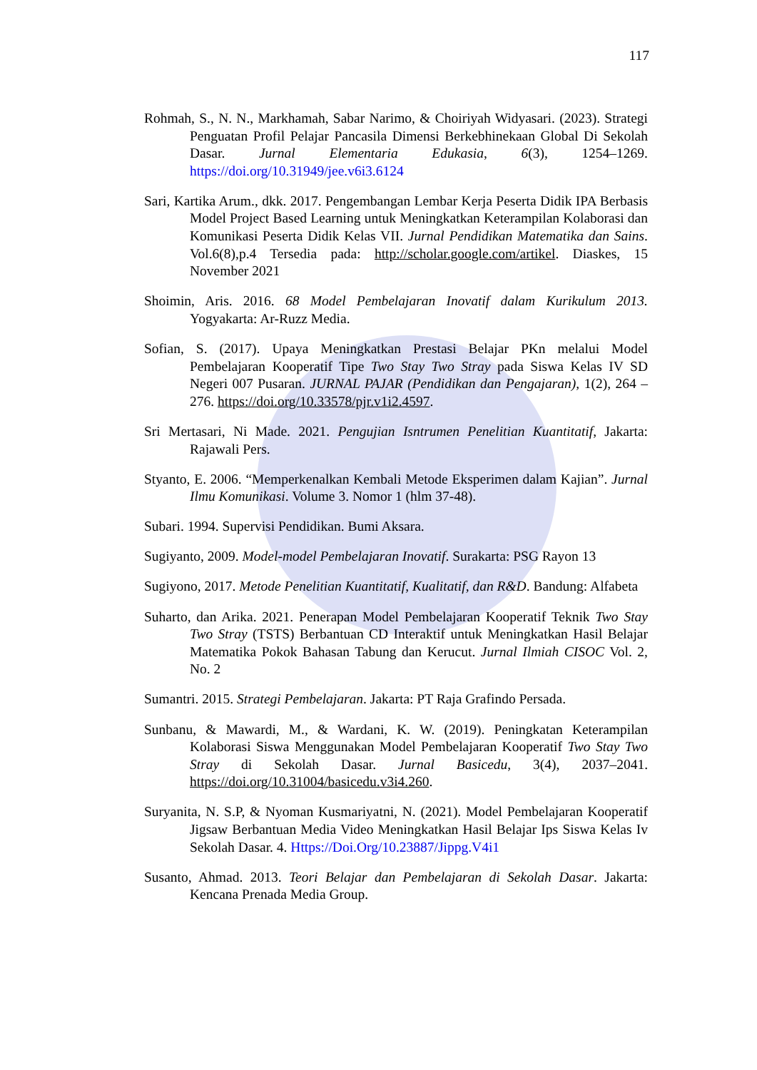117
Rohmah, S., N. N., Markhamah, Sabar Narimo, & Choiriyah Widyasari. (2023). Strategi Penguatan Profil Pelajar Pancasila Dimensi Berkebhinekaan Global Di Sekolah Dasar. Jurnal Elementaria Edukasia, 6(3), 1254–1269. https://doi.org/10.31949/jee.v6i3.6124
Sari, Kartika Arum., dkk. 2017. Pengembangan Lembar Kerja Peserta Didik IPA Berbasis Model Project Based Learning untuk Meningkatkan Keterampilan Kolaborasi dan Komunikasi Peserta Didik Kelas VII. Jurnal Pendidikan Matematika dan Sains. Vol.6(8),p.4 Tersedia pada: http://scholar.google.com/artikel. Diaskes, 15 November 2021
Shoimin, Aris. 2016. 68 Model Pembelajaran Inovatif dalam Kurikulum 2013. Yogyakarta: Ar-Ruzz Media.
Sofian, S. (2017). Upaya Meningkatkan Prestasi Belajar PKn melalui Model Pembelajaran Kooperatif Tipe Two Stay Two Stray pada Siswa Kelas IV SD Negeri 007 Pusaran. JURNAL PAJAR (Pendidikan dan Pengajaran), 1(2), 264 – 276. https://doi.org/10.33578/pjr.v1i2.4597.
Sri Mertasari, Ni Made. 2021. Pengujian Isntrumen Penelitian Kuantitatif, Jakarta: Rajawali Pers.
Styanto, E. 2006. “Memperkenalkan Kembali Metode Eksperimen dalam Kajian”. Jurnal Ilmu Komunikasi. Volume 3. Nomor 1 (hlm 37-48).
Subari. 1994. Supervisi Pendidikan. Bumi Aksara.
Sugiyanto, 2009. Model-model Pembelajaran Inovatif. Surakarta: PSG Rayon 13
Sugiyono, 2017. Metode Penelitian Kuantitatif, Kualitatif, dan R&D. Bandung: Alfabeta
Suharto, dan Arika. 2021. Penerapan Model Pembelajaran Kooperatif Teknik Two Stay Two Stray (TSTS) Berbantuan CD Interaktif untuk Meningkatkan Hasil Belajar Matematika Pokok Bahasan Tabung dan Kerucut. Jurnal Ilmiah CISOC Vol. 2, No. 2
Sumantri. 2015. Strategi Pembelajaran. Jakarta: PT Raja Grafindo Persada.
Sunbanu, & Mawardi, M., & Wardani, K. W. (2019). Peningkatan Keterampilan Kolaborasi Siswa Menggunakan Model Pembelajaran Kooperatif Two Stay Two Stray di Sekolah Dasar. Jurnal Basicedu, 3(4), 2037–2041. https://doi.org/10.31004/basicedu.v3i4.260.
Suryanita, N. S.P, & Nyoman Kusmariyatni, N. (2021). Model Pembelajaran Kooperatif Jigsaw Berbantuan Media Video Meningkatkan Hasil Belajar Ips Siswa Kelas Iv Sekolah Dasar. 4. Https://Doi.Org/10.23887/Jippg.V4i1
Susanto, Ahmad. 2013. Teori Belajar dan Pembelajaran di Sekolah Dasar. Jakarta: Kencana Prenada Media Group.